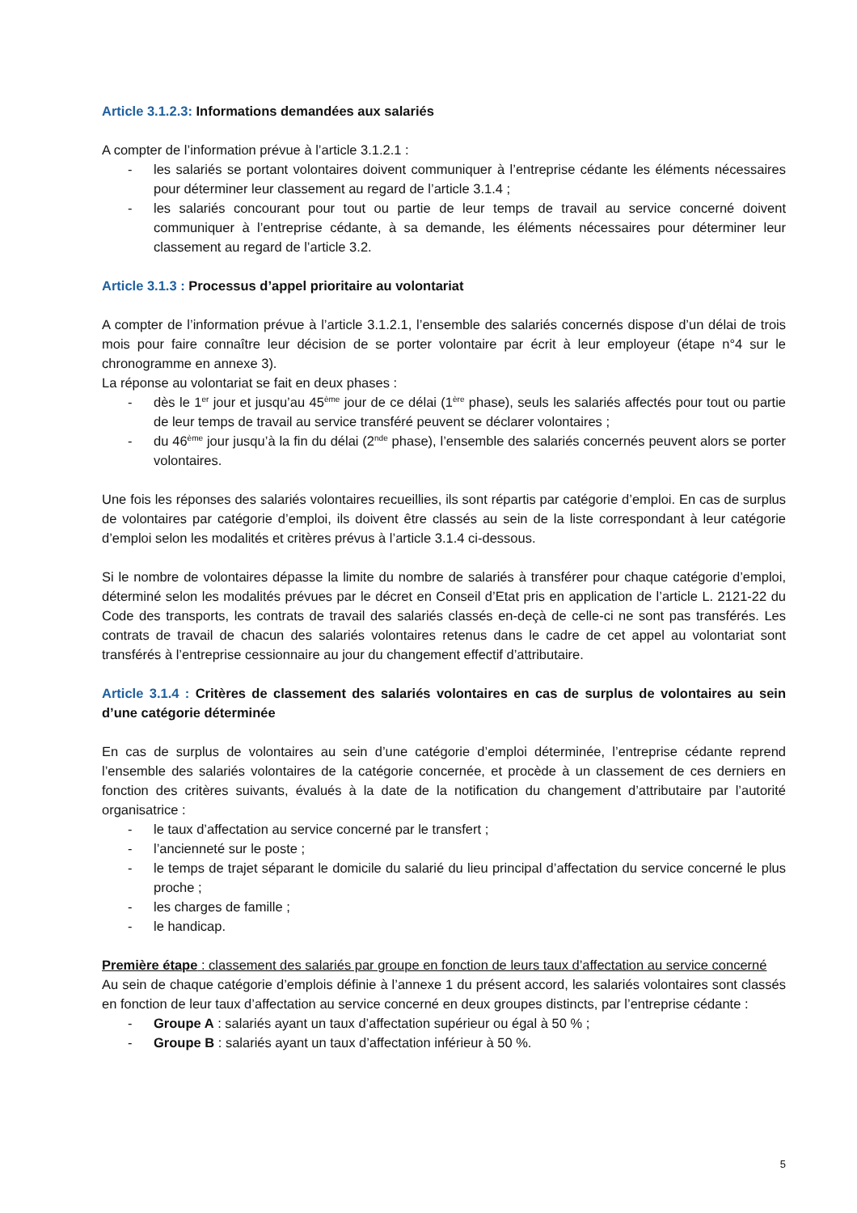Article 3.1.2.3: Informations demandées aux salariés
A compter de l’information prévue à l’article 3.1.2.1 :
- les salariés se portant volontaires doivent communiquer à l’entreprise cédante les éléments nécessaires pour déterminer leur classement au regard de l’article 3.1.4 ;
- les salariés concourant pour tout ou partie de leur temps de travail au service concerné doivent communiquer à l’entreprise cédante, à sa demande, les éléments nécessaires pour déterminer leur classement au regard de l’article 3.2.
Article 3.1.3 : Processus d’appel prioritaire au volontariat
A compter de l’information prévue à l’article 3.1.2.1, l’ensemble des salariés concernés dispose d’un délai de trois mois pour faire connaître leur décision de se porter volontaire par écrit à leur employeur (étape n°4 sur le chronogramme en annexe 3).
La réponse au volontariat se fait en deux phases :
- dès le 1<sup>er</sup> jour et jusqu’au 45<sup>ème</sup> jour de ce délai (1<sup>ère</sup> phase), seuls les salariés affectés pour tout ou partie de leur temps de travail au service transféré peuvent se déclarer volontaires ;
- du 46<sup>ème</sup> jour jusqu’à la fin du délai (2<sup>nde</sup> phase), l’ensemble des salariés concernés peuvent alors se porter volontaires.
Une fois les réponses des salariés volontaires recueillies, ils sont répartis par catégorie d’emploi. En cas de surplus de volontaires par catégorie d’emploi, ils doivent être classés au sein de la liste correspondant à leur catégorie d’emploi selon les modalités et critères prévus à l’article 3.1.4 ci-dessous.
Si le nombre de volontaires dépasse la limite du nombre de salariés à transférer pour chaque catégorie d’emploi, déterminé selon les modalités prévues par le décret en Conseil d’Etat pris en application de l’article L. 2121-22 du Code des transports, les contrats de travail des salariés classés en-deçà de celle-ci ne sont pas transférés. Les contrats de travail de chacun des salariés volontaires retenus dans le cadre de cet appel au volontariat sont transférés à l’entreprise cessionnaire au jour du changement effectif d’attributaire.
Article 3.1.4 : Critères de classement des salariés volontaires en cas de surplus de volontaires au sein d’une catégorie déterminée
En cas de surplus de volontaires au sein d’une catégorie d’emploi déterminée, l’entreprise cédante reprend l’ensemble des salariés volontaires de la catégorie concernée, et procède à un classement de ces derniers en fonction des critères suivants, évalués à la date de la notification du changement d’attributaire par l’autorité organisatrice :
- le taux d’affectation au service concerné par le transfert ;
- l’ancienneté sur le poste ;
- le temps de trajet séparant le domicile du salarié du lieu principal d’affectation du service concerné le plus proche ;
- les charges de famille ;
- le handicap.
Première étape : classement des salariés par groupe en fonction de leurs taux d’affectation au service concerné
Au sein de chaque catégorie d’emplois définie à l’annexe 1 du présent accord, les salariés volontaires sont classés en fonction de leur taux d’affectation au service concerné en deux groupes distincts, par l’entreprise cédante :
- Groupe A : salariés ayant un taux d’affectation supérieur ou égal à 50 % ;
- Groupe B : salariés ayant un taux d’affectation inférieur à 50 %.
5